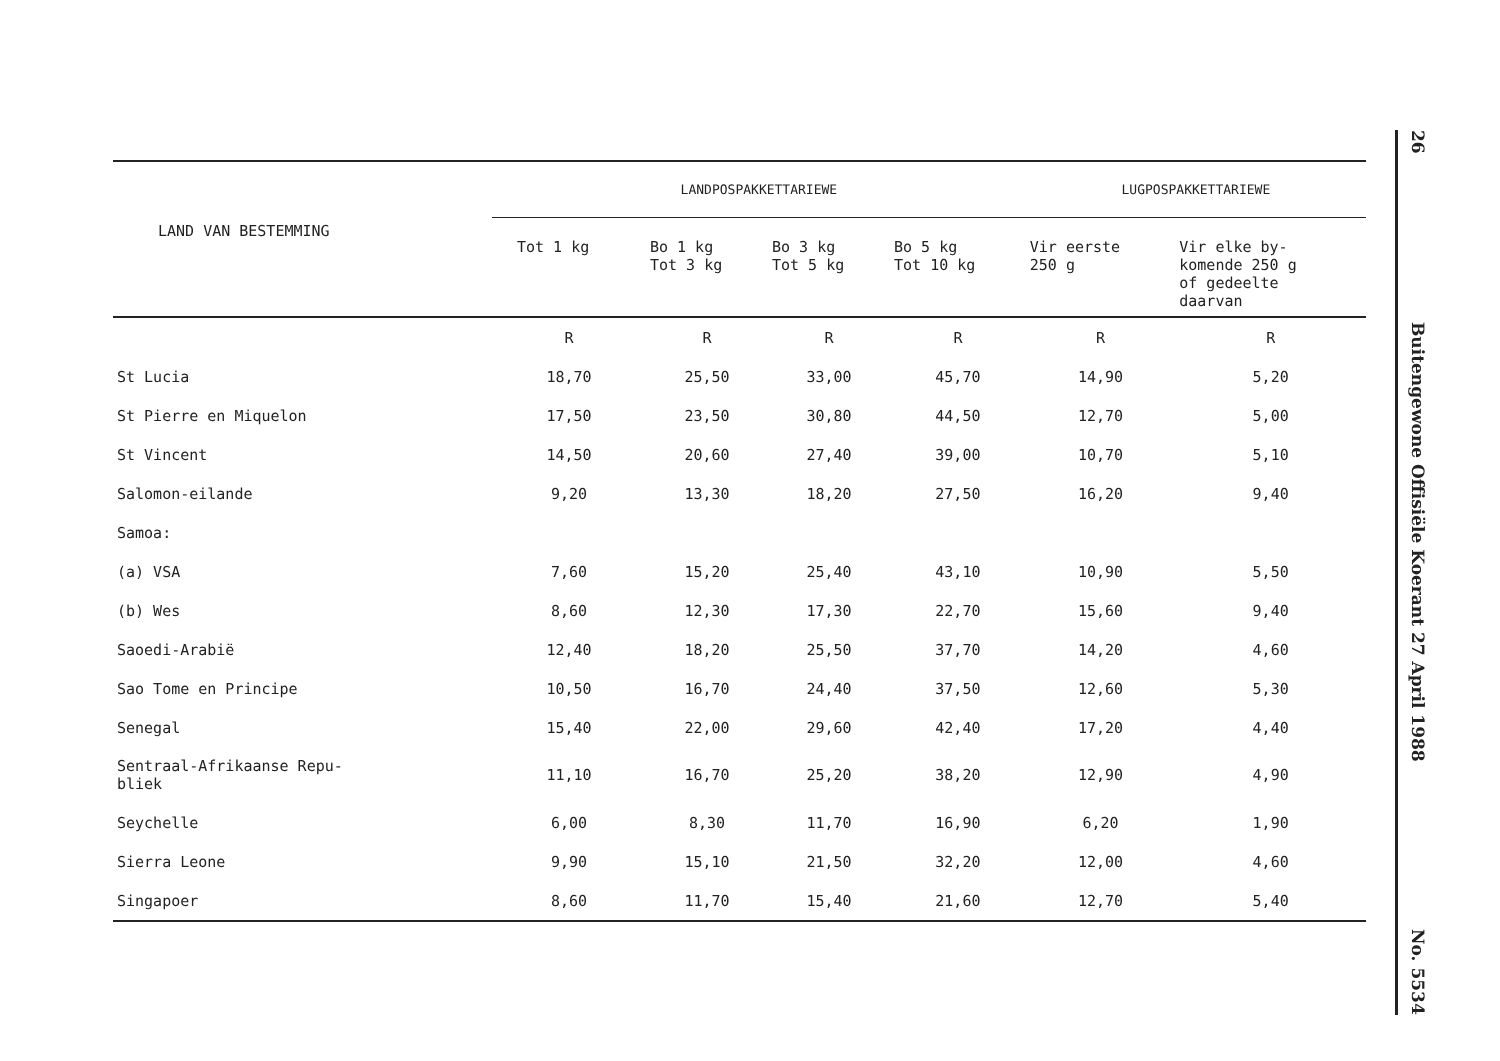| LAND VAN BESTEMMING | LANDPOSPAKKETTARIEWE | | | | LUGPOSPAKKETTARIEWE | |
| --- | --- | --- | --- | --- | --- | --- |
| | Tot 1 kg | Bo 1 kg Tot 3 kg | Bo 3 kg Tot 5 kg | Bo 5 kg Tot 10 kg | Vir eerste 250 g | Vir elke by- komende 250 g of gedeelte daarvan |
| | R | R | R | R | R | R |
| St Lucia | 18,70 | 25,50 | 33,00 | 45,70 | 14,90 | 5,20 |
| St Pierre en Miquelon | 17,50 | 23,50 | 30,80 | 44,50 | 12,70 | 5,00 |
| St Vincent | 14,50 | 20,60 | 27,40 | 39,00 | 10,70 | 5,10 |
| Salomon-eilande | 9,20 | 13,30 | 18,20 | 27,50 | 16,20 | 9,40 |
| Samoa: | | | | | | |
| (a) VSA | 7,60 | 15,20 | 25,40 | 43,10 | 10,90 | 5,50 |
| (b) Wes | 8,60 | 12,30 | 17,30 | 22,70 | 15,60 | 9,40 |
| Saoedi-Arabië | 12,40 | 18,20 | 25,50 | 37,70 | 14,20 | 4,60 |
| Sao Tome en Principe | 10,50 | 16,70 | 24,40 | 37,50 | 12,60 | 5,30 |
| Senegal | 15,40 | 22,00 | 29,60 | 42,40 | 17,20 | 4,40 |
| Sentraal-Afrikaanse Repu- bliek | 11,10 | 16,70 | 25,20 | 38,20 | 12,90 | 4,90 |
| Seychelle | 6,00 | 8,30 | 11,70 | 16,90 | 6,20 | 1,90 |
| Sierra Leone | 9,90 | 15,10 | 21,50 | 32,20 | 12,00 | 4,60 |
| Singapoer | 8,60 | 11,70 | 15,40 | 21,60 | 12,70 | 5,40 |
26
Buitengewone Offisiële Koerant 27 April 1988
No. 5534